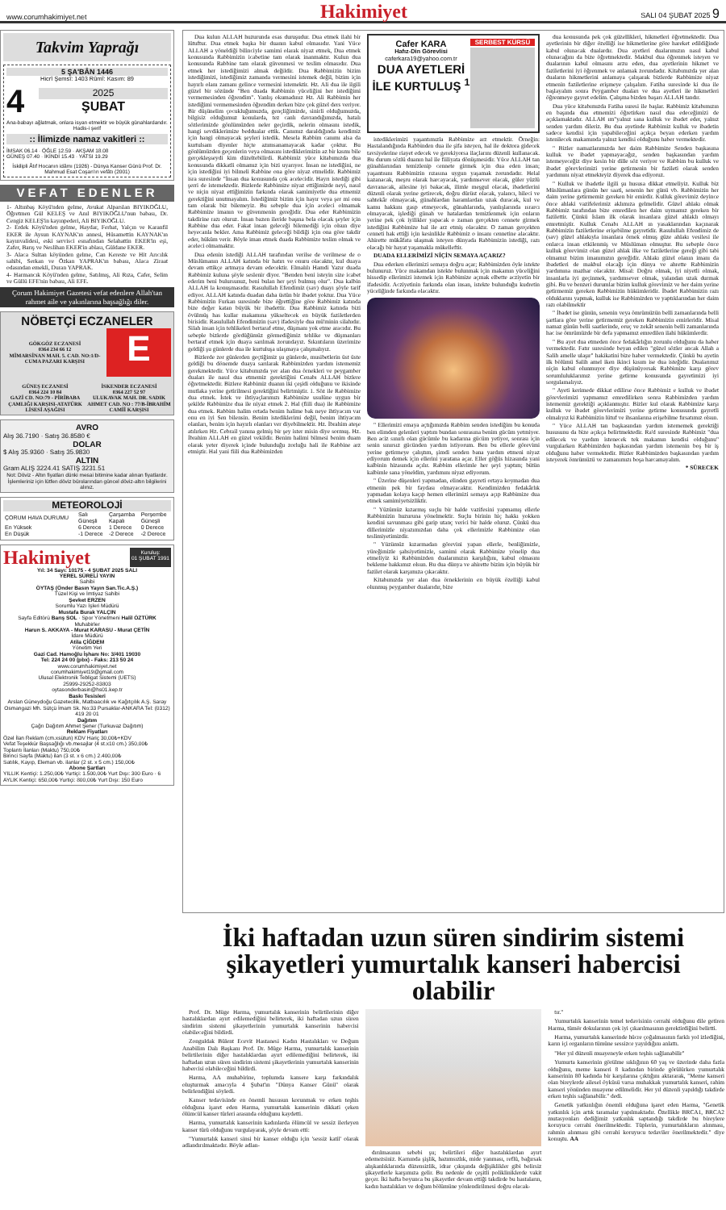www.corumhakimiyet.net Hakimiyet SALI 04 ŞUBAT 2025 9
Takvim Yaprağı
5 ŞA'BÂN 1446
Hicrî Şemsî: 1403 Rûmî: Kasım: 89
4
2025
ŞUBAT
Ana-babayı ağlatmak, onlara isyan etmektir ve büyük günahlardandır. Hadis-i şerif
:: İlimizde namaz vakitleri ::
İMSAK 06.14 · ÖĞLE 12.59 · AKŞAM 18.08
GÜNEŞ 07.40 · İKİNDİ 15.43 · YATSI 19.29
İskilipli Âtıf Hocanın idâmı (1926) - Dünya Kanser Günü Prof. Dr. Mahmud Esat Coşan'ın vefâtı (2001)
VEFAT EDENLER
1- Altınbaş Köyü'nden gelme, Avukat Alparslan BIYIKOĞLU, Öğretmen Gül KELEŞ ve Anıl BIYIKOĞLU'nun babası, Dr. Cengiz KELEŞ'in kayınpederi, Ali BIYIKOĞLU.
2- Erdek Köyü'nden gelme, Haydar, Ferhat, Yalçın ve Karanfil EKER ile Aysun KAYNAK'ın annesi, Hüsamettin KAYNAK'ın kayınvalidesi, eski servisci esnafından Selahattin EKER'in eşi, Zafer, Barış ve Neslihan EKER'in ablası, Güldane EKER.
3- Alaca Sultan köyünden gelme, Can Kereste ve Hit Arıcılık sahibi, Serkan ve Özkan YAPRAK'ın babası, Alaca Ziraat odasından emekli, Duran YAPRAK.
4- Harmancık Köyü'nden gelme, Satılmış, Ali Rıza, Cafer, Selim ve Güllü EFE'nin babası, Ali EFE.
Çorum Hakimiyet Gazetesi vefat edenlere Allah'tan rahmet aile ve yakınlarına başsağlığı diler.
NÖBETÇİ ECZANELER
GÖKGÖZ ECZANESİ
0364 234 66 12
MİMARSİNAN MAH. 5. CAD. NO:1/D-CUMA PAZARI KARŞISI
E
GÜNEŞ ECZANESİ
0364 224 10 84
GAZİ CD. NO:79 - PİRİBABA ÇAMLIĞI KARŞISI-ATATÜRK LİSESİ AŞAĞISI
İSKENDER ECZANESİ
0364 227 52 97
ULUKAVAK MAH. DR. SADIK AHMET CAD. NO : 77/B-İBRAHİM CAMİİ KARŞISI
AVRO
Alış 36.7190 · Satış 36.8580 €
DOLAR
$ Alış 35.9360 · Satış 35.9830
ALTIN
Gram ALIŞ 3224.41 SATIŞ 3231.51
Not: Döviz - Altın fiyatları dünki mesai bitimine kadar alınan fiyatlardır. İşlemleriniz için lütfen döviz bürolarından güncel döviz-altın bilgilerini alınız.
METEOROLOJİ
| ÇORUM HAVA DURUMU | Salı Güneşli | Çarşamba Kapalı | Perşembe Güneşli |
| En Yüksek | 6 Derece | 1 Derece | 0 Derece |
| En Düşük | -1 Derece | -2 Derece | -2 Derece |
Hakimiyet Kuruluş:
01 ŞUBAT 1991
Yıl: 34 Sayı: 10175 - 4 ŞUBAT 2025 SALI
YEREL SÜRELİ YAYIN
Sahibi
ÖYTAŞ (Önder Basın Yayın San.Tic.A.Ş.)
Tüzel Kişi ve İmtiyaz Sahibi
Şevket ERZEN
Sorumlu Yazı İşleri Müdürü
Mustafa Burak YALÇIN
Sayfa Editörü Barış SOL · Spor Yönetmeni Halil ÖZTÜRK
Muhabirler
Harun S. AKKAYA - Murat KARASU - Murat ÇETİN
İdare Müdürü
Atila ÇİĞDEM
Yönetim Yeri
Gazi Cad. Hamoğlu İşhanı No: 3/401 19030
Tel: 224 24 00 (pbx) - Faks: 213 50 24
www.corumhakimiyet.net
corumhakimiyet19@gmail.com
Ulusal Elektronik Tebligat Sistemi (UETS)
25999-29252-83803
oytasonderbasin@hs01.kep.tr
Baskı Tesisleri
Arslan Güneydoğu Gazetecilik, Matbaacılık ve Kağıtçılık A.Ş. Saray Osmangazi Mh. Sütçü İmam Sk. No:33 Pursaklar-ANKARA Tel: (0312) 419 20 01
Dağıtım
Çağrı Dağıtım Ahmet Şener (Turkuvaz Dağıtım)
Reklam Fiyatları
Özel İlan Reklam (cm.xsütun) KDV Hariç 30,00₺+KDV
Vefat Teşekkür Başsağlığı vb.mesajlar (4 st.x10 cm.) 350,00₺
Toplantı İlanları (Maktu) 750,00₺
Birinci Sayfa (Maktu) ilan (3 st. x 6 cm.) 2.400,00₺
Satılık, Kayıp, Eleman vb. ilanlar (2 st. x 5 cm.) 150,00₺
Abone Şartları
YILLIK Kentiçi: 1.250,00₺ Yurtiçi: 1.500,00₺ Yurt Dışı: 300 Euro · 6 AYLIK Kentiçi: 650,00₺ Yurtiçi: 800,00₺ Yurt Dışı: 150 Euro
Dua kulun ALLAH huzurunda esas duruşudur. Dua etmek ilahi bir lütuftur. Dua etmek başka bir duanın kabul olmasıdır. Yani Yüce ALLAH a yöneldiği bilinciyle samimi olarak niyaz etmek, Dua etmek konusunda Rabbimizin icabetine tam olarak inanmaktır. Kulun dua konusunda Rabbine tam olarak güvenmesi ve teslim olmasıdır. Dua etmek her istediğimizi almak değildir. Dua Rabbimizin bizim istediğimizi, istediğimiz zamanda vermesini istemek değil, bizim için hayırlı olanı zamanı gelince vermesini istemektir. Hz. Ali dua ile ilgili güzel bir sözünde "Ben duada Rabbimin yüceliğini her istediğimi vermemesinden öğrendim". Yanlış okumadınız Hz. Ali Rabbimin her istediğimi vermemesinden öğrendim derken bize çok güzel ders veriyor. Bir düşünelim çocukluğumuzda, gençliğimizde, sinirli olduğumuzda, bilgisiz olduğumuz konularda, tez canlı davrandığımızda, hatalı sözlerimizde gönlümüzden neler geçirdik, nelerin olmasını istedik, hangi sevdiklerimize beddualar ettik. Canımız daraldığında kendimiz için hangi olmayacak şeyleri istedik. Mesela Rabbim canımı alsa da kurtulsam diyenler hiçte azımsanamayacak kadar çoktur. Bu gönlümüzden geçenlerin veya olmasını istediklerimizin az bir kısmı bile gerçekleşseydi kim düzeltebilirdi. Rabbimiz yüce kitabımızda dua konusunda dikkatli olmamız için bizi uyarıyor. İnsan ne istediğini, ne için istediğini iyi bilmeli Rabbine ona göre niyaz etmelidir. Rabbimiz isra suresinde "İnsan dua konusunda çok acelecidir. Hayrı istediği gibi şerri de istemektedir. Bizlerde Rabbimize niyaz ettiğimizde neyi, nasıl ve niçin niyaz ettiğimizin farkında olarak samimiyetle dua etmemiz gerektiğini unutmayalım. İstediğimiz bizim için hayır veya şer mi onu tam olarak biz bilemeyiz. Bu sebeple dua için aceleci olmamak Rabbimize imanın ve güvenmenin gereğidir. Dua eder Rabbimizin takdirine razı oluruz. İnsan bazen ileride başına bela olacak şeyler için Rabbine dua eder. Fakat insan geleceği bilemediği için olsun diye heyecanla bekler. Ama Rabbimiz geleceği bildiği için ona göre takdir eder, hüküm verir. Böyle iman etmek duada Rabbimize teslim olmak ve aceleci olmamaktır.
Dua edenin istediği ALLAH tarafından verilse de verilmese de o Müslümanın ALLAH katında bir hatırı ve onuru olacaktır, kul duaya devam ettikçe artmaya devam edecektir. Elmalılı Hamdi Yazır duada Rabbimiz kuluna şöyle seslenir diyor. "Benden beni isteyin size icabet ederim beni bulursunuz, beni bulan her şeyi bulmuş olur". Dua kalbin ALLAH la konuşmasıdır. Rasulullah Efendimiz (sav) duayı şöyle tarif ediyor. ALLAH katında duadan daha üstün bir ibadet yoktur. Dua Yüce Rabbimizin Furkan suresinde bize öğrettiğine göre Rabbimiz katında bize değer katan büyük bir ibadettir. Dua Rabbimiz katında bizi övülmüş has kullar makamına yükseltecek en büyük faziletlerden birisidir. Rasulullah Efendimizin (sav) ifadesiyle dua mü'minin silahıdır. Silah insan için tehlikeleri bertaraf etme, düşmanı yok etme aracıdır. Bu sebeple bizlerde gördüğümüz görmediğimiz tehlike ve düşmanları bertaraf etmek için duaya sarılmak zorundayız. Sıkıntıların üzerimize geldiği şu günlerde dua ile kurtuluşa ulaşmaya çalışmalıyız.
Bizlerde zor günlerden geçtiğimiz şu günlerde, musibetlerin üst üste geldiği bu dönemde duaya sarılarak Rabbimizden yardım istememiz gerekmektedir. Yüce kitabımızda yer alan dua örnekleri ve peygamber duaları ile nasıl dua etmemiz gerektiğini Cenabı ALLAH bizlere öğretmektedir. Bizlere Rabbimiz duanın iki çeşidi olduğunu ve ikisinde mutlaka yerine getirilmesi gerektiğini belirtmiştir. 1. Söz ile Rabbimize dua etmek. İstek ve ihtiyaçlarımızı Rabbimize usulüne uygun bir şekilde Rabbimize dua ile niyaz etmek 2. Hal (fiili dua) ile Rabbimize dua etmek. Rabbim halim ortada benim halime bak neye ihtiyacım var onu en iyi Sen bilensin. Benim istediklerimi değil, benim ihtiyacım olanları, benim için hayırlı olanları ver diyebilmektir. Hz. İbrahim ateşe atılırken Hz. Cebrail yanına gelmiş bir şey ister misin diye sormuş. Hz. İbrahim ALLAH en güzel vekildir. Benim halimi bilmesi benim duam olarak yeter diyerek içinde bulunduğu zorluğu hali ile Rabbine arz etmiştir. Hal yani fiili dua Rabbimizden
Cafer KARA
Hafız-Din Görevlisi
caferkara19@yahoo.com.tr
DUA AYETLERİ İLE KURTULUŞ <sup>1</sup>
SERBEST KÜRSÜ
istediklerimizi yaşantımızla Rabbimize arz etmektir. Örneğin: Hastalandığında Rabbinden dua ile şifa isteyen, hal ile doktora gidecek tavsiyelerine riayet edecek ve gerekiyorsa ilaçlarını düzenli kullanacak. Bu durum sözlü duanın hal ile fiiliyata dönüşmesidir. Yüce ALLAH tan günahlarından temizlenip cennete girmek için dua eden insan; yaşantısını Rabbimizin rızasına uygun yaşamak zorundadır. Helal kazanacak, meşru olarak harcayacak, yardımsever olacak, güler yüzlü davranacak, ailesine iyi bakacak, ilimle meşgul olacak, ibadetlerini düzenli olarak yerine getirecek, doğru dürüst olacak, yalancı, hileci ve sahtekâr olmayacak, günahlardan haramlardan uzak duracak, kul ve kamu hakkını gasp etmeyecek, günahlarında, yanlışlarında ısrarcı olmayacak, işlediği günah ve hatalardan temizlenmek için onların yerine pek çok iyilikler yapacak o zaman gerçekten cennete girmek istediğini Rabbimize hal ile arz etmiş olacaktır. O zaman gerçekten cenneti hak ettiği için kesinlikle Rabbimiz o insanı cennetine alacaktır. Ahirette mükâfata ulaşmak isteyen dünyada Rabbimizin istediği, razı olacağı bir hayat yaşamakla mükelleftir.
DUADA ELLERİMİZİ NİÇİN SEMAYA AÇARIZ?
Dua ederken ellerimizi semaya doğru açar; Rabbimizden öyle istekte bulunuruz. Yüce makamdan istekte bulunmak için makamın yüceliğini hissedip ellerimizi istemek için Rabbimize açmak elbette acziyetin bir ifadesidir. Acziyetinin farkında olan insan, istekte bulunduğu kudretin yüceliğinde farkında olacaktır.
" Ellerimizi emaya açtığımızda Rabbim senden istediğim bu konuda ben elimden gelenleri yaptım bundan sonrasına benim gücüm yetmiyor. Ben aciz sınırlı olan gücümle bu kadarına gücüm yetiyor, sonrası için senin sınırsız gücünden yardım istiyorum. Ben bu ellerle görevimi yerine getirmeye çalıştım, şimdi senden bana yardım etmeni niyaz ediyorum demek için ellerini yaratana açar. Eller göğüs hizasında yani kalbinin hizasında açılır. Rabbim ellerimle her şeyi yaptım; bütün kalbimle sana yöneldim, yardımını niyaz ediyorum.
" Üzerine düşenleri yapmadan, elinden gayreti ortaya koymadan dua etmenin pek bir faydası olmayacaktır. Kendimizden fedakârlık yapmadan kolaya kaçıp hemen ellerimizi semaya açıp Rabbimize dua etmek samimiyetsizliktir.
" Yüzümüz kızarmış suçlu bir halde vazifesini yapmamış ellerle Rabbimizin huzuruna yönelmektir. Suçlu birinin hiç hakkı yokken kendini savunması gibi garip utanç verici bir halde oluruz. Çünkü dua dillerimizle niyazımızdan daha çok ellerimizle Rabbimize olan teslimiyetimizdir.
" Yüzümüz kızarmadan görevini yapan ellerle, benliğimizle, yüreğimizle şahsiyetimizle, samimi olarak Rabbimize yönelip dua etmeliyiz ki Rabbimizden dualarımızın karşılığını, kabul olmasını bekleme hakkımız olsun. Bu dua dünya ve ahirette bizim için büyük bir fazilet olarak karşımıza çıkacaktır.
Kitabımızda yer alan dua örneklerinin en büyük özelliği kabul olunmuş peygamber dualarıdır, bize
dua konusunda pek çok güzellikleri, hikmetleri öğretmektedir. Dua ayetlerinin bir diğer özelliği ise hikmetlerine göre hareket edildiğinde kabul olunacak dualardır. Dua ayetleri dualarımızın nasıl kabul olunacağını da bize öğretmektedir. Makbul dua öğrenmek isteyen ve dualarının kabul olmasını arzu eden, dua ayetlerinin hikmet ve faziletlerini iyi öğrenmek ve anlamak zorundadır. Kitabımızda yer alan duaların hikmetlerini anlamaya çalışarak bizlerde Rabbimize niyaz etmenin faziletlerine erişmeye çalışalım. Fatiha suresinde ki dua ile başlayalım sonra Peygamber duaları ve dua ayetleri ile hikmetleri öğrenmeye gayret edelim. Çalışma bizden başarı ALLAH tandır.
Dua yüce kitabımızda Fatiha suresi ile başlar. Rabbimiz kitabımızın en başında dua etmemizi öğretirken nasıl dua edeceğimizi de açıklamaktadır. ALLAH ım"yalnız sana kulluk ve ibadet eder, yalnız senden yardım dileriz. Bu dua ayetinde Rabbimiz kulluk ve ibadetin sadece kendisi için yapabileceğini açıkça beyan ederken yardım istenilecek makamında yalnız kendisi olduğunu haber vermektedir.
" Bizler namazlarımızda her daim Rabbimize Senden başkasına kulluk ve ibadet yapmayacağız, senden başkasından yardım istemeyeceğiz diye kesin bir dille söz veriyor ve Rabbim bu kulluk ve ibadet görevlerimizi yerine getirmenin bir fazileti olarak senden yardımını niyaz etmekteyiz diyerek dua ediyoruz.
" Kulluk ve ibadetle ilgili şu hususa dikkat etmeliyiz. Kulluk biz Müslümanlara günün her saati, senenin her günü vb. Rabbimizin her daim yerine getirmemiz gereken bir emirdir. Kulluk görevimiz deyince önce ahlaki vazifelerimiz aklımıza gelmelidir. Güzel ahlakı olmak Rabbimiz tarafından bize emredilen her daim uymamız gereken bir fazilettir. Çünkü İslam ilk olarak insanlara güzel ahlaklı olmayı emretmiştir. Kulluk Cenabı ALLAH ın yasaklarından kaçınarak Rabbimizin faziletlerine erişebilme gayretidir. Rasulullah Efendimiz de (sav) güzel ahlakıyla insanlara örnek olmuş güze ahlakı vesilesi ile onlarca insan etkilenmiş ve Müslüman olmuştur. Bu sebeple önce kulluk görevimiz olan güzel ahlak ilke ve faziletlerine gereği gibi tabi olmamız bizim imanımızın gereğidir. Ahlakı güzel olanın imanı da ibadetleri de makbul olacağı için dünya ve ahrette Rabbimizin yardımına mazhar olacaktır. Misal: Doğru olmak, iyi niyetli olmak, insanlarla iyi geçinmek, yardımsever olmak, yalandan uzak durmak gibi. Bu ve benzeri durumlar bizim kulluk görevimiz ve her daim yerine getirmemiz gereken Rabbimizin hükümleridir. İbadet Rabbimizin razı olduklarını yapmak, kulluk ise Rabbimizden ve yaptıklarından her daim razı olabilmektir
" İbadet ise günün, senenin veya ömrümüzün belli zamanlarında belli şartlara göre yerine getirmemiz gereken Rabbimizin emirleridir. Misal namaz günün belli saatlerinde, oruç ve zekât senenin belli zamanlarında hac ise ömrümüzde bir defa yapmamız emredilen ilahi hükümlerdir.
" Bu ayet dua etmeden önce fedakârlığın zorunlu olduğunu da haber vermektedir. Fatır suresinde beyan edilen "güzel sözler ancak Allah a Salih amelle ulaşır" hakikatini bize haber vermektedir. Çünkü bu ayetin ilk bölümü Salih amel iken ikinci kısım ise dua isteğidir. Dualarımız niçin kabul olunmuyor diye düşünüyorsak Rabbimize karşı görev sorumluluklarımız yerine getirme konusunda gayretimizi iyi sorgulamalıyız.
" Ayeti kerimede dikkat edilirse önce Rabbimiz e kulluk ve ibadet görevlerimizi yapmamız emredilirken sonra Rabbimizden yardım istememiz gerektiği açıklanmıştır. Bizler kul olarak Rabbimize karşı kulluk ve ibadet görevlerimizi yerine getirme konusunda gayretli olmalıyız ki Rabbimizin lütuf ve ihsanlarına erişebilme fırsatımız olsun.
" Yüce ALLAH tan başkasından yardım istememek gerektiği hususunu da bize açıkça belirtmektedir. Ra'd suresinde Rabbimiz "dua edilecek ve yardım istenecek tek makamın kendisi olduğunu" vurgularken Rabbimizden başkasından yardım istemenin boş bir iş olduğunu haber vermektedir. Bizler Rabbimizden başkasından yardım isteyerek ömrümüzü ve zamanımızı boşa harcamayalım.
* SÜRECEK
İki haftadan uzun süren sindirim sistemi şikayetleri yumurtalık kanseri habercisi olabilir
Prof. Dr. Müge Harma, yumurtalık kanserinin belirtilerinin diğer hastalıklardan ayırt edilemediğini belirterek, iki haftadan uzun süren sindirim sistemi şikayetlerinin yumurtalık kanserinin habercisi olabileceğini bildirdi.
Zonguldak Bülent Ecevit Hastanesi Kadın Hastalıkları ve Doğum Anabilim Dalı Başkanı Prof. Dr. Müge Harma, yumurtalık kanserinin belirtilerinin diğer hastalıklardan ayırt edilemediğini belirterek, iki haftadan uzun süren sindirim sistemi şikayetlerinin yumurtalık kanserinin habercisi olabileceğini bildirdi.
Harma, AA muhabirine, toplumda kansere karşı farkındalık oluşturmak amacıyla 4 Şubat'ın "Dünya Kanser Günü" olarak belirlendiğini söyledi.
Kanser tedavisinde en önemli hususun korunmak ve erken teşhis olduğuna işaret eden Harma, yumurtalık kanserinin dikkati çeken ölümcül kanser türleri arasında olduğunu kaydetti.
Harma, yumurtalık kanserinin kadınlarda ölümcül ve sessiz ilerleyen kanser türü olduğunu vurgulayarak, şöyle devam etti:
"Yumurtalık kanseri sinsi bir kanser olduğu için 'sessiz katil' olarak adlandırılmaktadır. Böyle adlan-
dırılmasının sebebi şu; belirtileri diğer hastalıklardan ayırt edemezsiniz. Karnında şişlik, hazımsızlık, mide yanması, reflü, bağırsak alışkanlıklarında düzensizlik, idrar çıkışında değişiklikler gibi belirsiz şikayetlerle karşımıza gelir. Bu nedenle de çeşitli polikliniklerde vakit geçer. İki hafta boyunca bu şikayetler devam ettiği takdirde bu hastaların, kadın hastalıkları ve doğum bölümüne yönlendirilmesi doğru olacak-
tır."
Yumurtalık kanserinin temel tedavisinin cerrahi olduğunu dile getiren Harma, tümör dokularının çok iyi çıkarılmasının gerektirdiğini belirtti.
Harma, yumurtalık kanserinde hücre çoğalmasının farklı yol izlediğini, karın içi organların tümüne sessizce yayıldığını anlattı.
"Her yıl düzenli muayeneyle erken teşhis sağlanabilir"
Yumurta kanserinin görülme sıklığının 60 yaş ve üzerinde daha fazla olduğunu, meme kanseri 8 kadından birinde görülürken yumurtalık kanserinin 80 kadında bir karşılarına çıktığını aktararak, "Meme kanseri olan bireylerde ailesel öyküsü varsa muhakkak yumurtalık kanseri, rahim kanseri yönünden muayene edilmelidir. Her yıl düzenli yapıldığı takdirde erken teşhis sağlanabilir." dedi.
Genetik yatkınlığın önemli olduğuna işaret eden Harma, "Genetik yatkınlık için artık taramalar yapılmaktadır. Özellikle BRCA1, BRCA2 mutasyonları dediğimiz yatkınlık saptandığı takdirde bu bireylere koruyucu cerrahi önerilmektedir. Tüplerin, yumurtalıkların alınması, rahmin alınması gibi cerrahi koruyucu tedaviler önerilmektedir." diye konuştu. AA